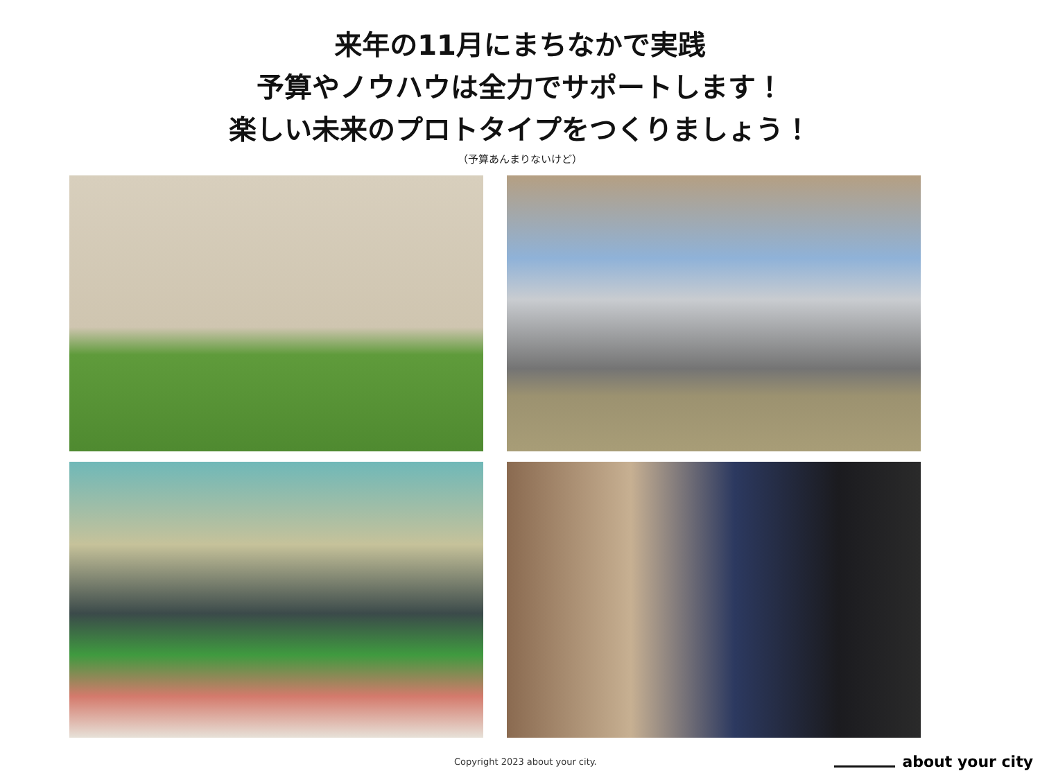来年の11月にまちなかで実践
予算やノウハウは全力でサポートします！
楽しい未来のプロトタイプをつくりましょう！
（予算あんまりないけど）
Copyright 2023 about your city.
about your city